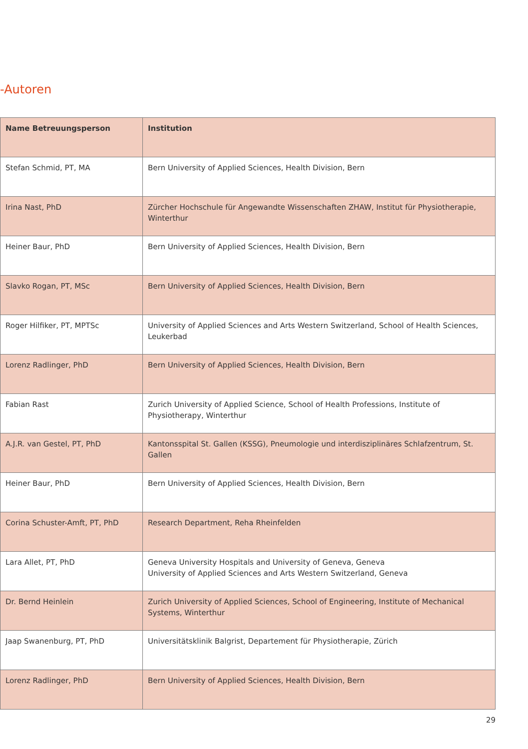-Autoren
| Name Betreuungsperson | Institution |
| --- | --- |
| Stefan Schmid, PT, MA | Bern University of Applied Sciences, Health Division, Bern |
| Irina Nast, PhD | Zürcher Hochschule für Angewandte Wissenschaften ZHAW, Institut für Physiotherapie, Winterthur |
| Heiner Baur, PhD | Bern University of Applied Sciences, Health Division, Bern |
| Slavko Rogan, PT, MSc | Bern University of Applied Sciences, Health Division, Bern |
| Roger Hilfiker, PT, MPTSc | University of Applied Sciences and Arts Western Switzerland, School of Health Sciences, Leukerbad |
| Lorenz Radlinger, PhD | Bern University of Applied Sciences, Health Division, Bern |
| Fabian Rast | Zurich University of Applied Science, School of Health Professions, Institute of Physiotherapy, Winterthur |
| A.J.R. van Gestel, PT, PhD | Kantonsspital St. Gallen (KSSG), Pneumologie und interdisziplinäres Schlafzentrum, St. Gallen |
| Heiner Baur, PhD | Bern University of Applied Sciences, Health Division, Bern |
| Corina Schuster-Amft, PT, PhD | Research Department, Reha Rheinfelden |
| Lara Allet, PT, PhD | Geneva University Hospitals and University of Geneva, Geneva University of Applied Sciences and Arts Western Switzerland, Geneva |
| Dr. Bernd Heinlein | Zurich University of Applied Sciences, School of Engineering, Institute of Mechanical Systems, Winterthur |
| Jaap Swanenburg, PT, PhD | Universitätsklinik Balgrist, Departement für Physiotherapie, Zürich |
| Lorenz Radlinger, PhD | Bern University of Applied Sciences, Health Division, Bern |
29